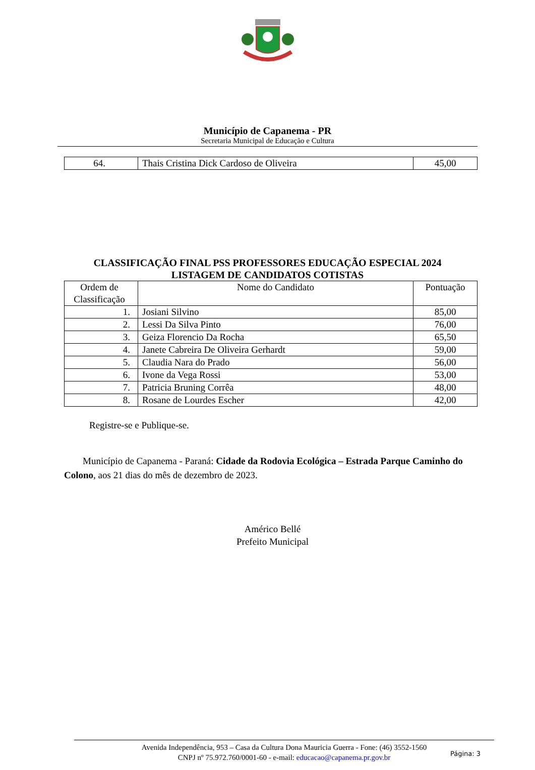Município de Capanema - PR
Secretaria Municipal de Educação e Cultura
| 64. | Thais Cristina Dick Cardoso de Oliveira | 45,00 |
CLASSIFICAÇÃO FINAL PSS PROFESSORES EDUCAÇÃO ESPECIAL 2024
LISTAGEM DE CANDIDATOS COTISTAS
| Ordem de Classificação | Nome do Candidato | Pontuação |
| --- | --- | --- |
| 1. | Josiani Silvino | 85,00 |
| 2. | Lessi Da Silva Pinto | 76,00 |
| 3. | Geiza Florencio Da Rocha | 65,50 |
| 4. | Janete Cabreira De Oliveira Gerhardt | 59,00 |
| 5. | Claudia Nara do Prado | 56,00 |
| 6. | Ivone da Vega Rossi | 53,00 |
| 7. | Patricia Bruning Corrêa | 48,00 |
| 8. | Rosane de Lourdes Escher | 42,00 |
Registre-se e Publique-se.
Município de Capanema - Paraná: Cidade da Rodovia Ecológica – Estrada Parque Caminho do Colono, aos 21 dias do mês de dezembro de 2023.
Américo Bellé
Prefeito Municipal
Avenida Independência, 953 – Casa da Cultura Dona Mauricia Guerra - Fone: (46) 3552-1560
CNPJ nº 75.972.760/0001-60 - e-mail: educacao@capanema.pr.gov.br
Página: 3